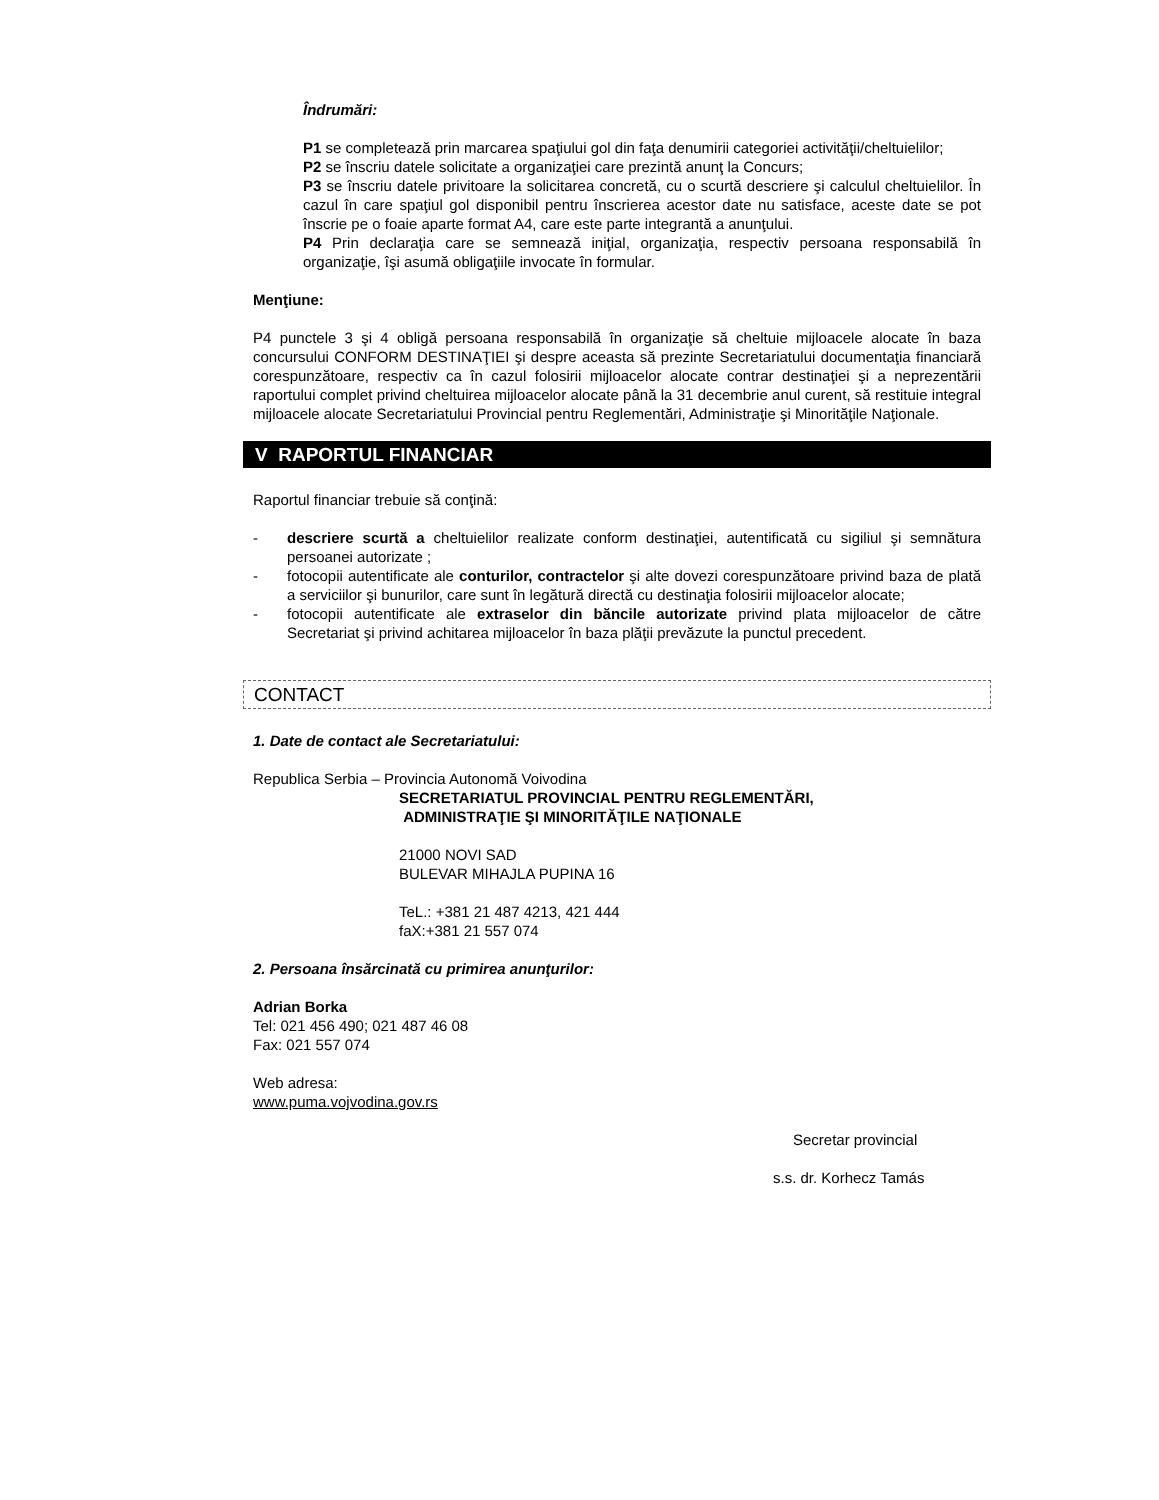Îndrumări:
P1 se completează prin marcarea spaţiului gol din faţa denumirii categoriei activităţii/cheltuielilor;
P2 se înscriu datele solicitate a organizaţiei care prezintă anunţ la Concurs;
P3 se înscriu datele privitoare la solicitarea concretă, cu o scurtă descriere şi calculul cheltuielilor. În cazul în care spaţiul gol disponibil pentru înscrierea acestor date nu satisface, aceste date se pot înscrie pe o foaie aparte format A4, care este parte integrantă a anunţului.
P4 Prin declaraţia care se semnează iniţial, organizaţia, respectiv persoana responsabilă în organizaţie, îşi asumă obligaţiile invocate în formular.
Menţiune:
P4 punctele 3 şi 4 obligă persoana responsabilă în organizaţie să cheltuie mijloacele alocate în baza concursului CONFORM DESTINAŢIEI şi despre aceasta să prezinte Secretariatului documentaţia financiară corespunzătoare, respectiv ca în cazul folosirii mijloacelor alocate contrar destinaţiei şi a neprezentării raportului complet privind cheltuirea mijloacelor alocate până la 31 decembrie anul curent, să restituie integral mijloacele alocate Secretariatului Provincial pentru Reglementări, Administraţie şi Minorităţile Naţionale.
V RAPORTUL FINANCIAR
Raportul financiar trebuie să conţină:
- descriere scurtă a cheltuielilor realizate conform destinaţiei, autentificată cu sigiliul şi semnătura persoanei autorizate ;
- fotocopii autentificate ale conturilor, contractelor şi alte dovezi corespunzătoare privind baza de plată a serviciilor şi bunurilor, care sunt în legătură directă cu destinaţia folosirii mijloacelor alocate;
- fotocopii autentificate ale extraselor din băncile autorizate privind plata mijloacelor de către Secretariat şi privind achitarea mijloacelor în baza plăţii prevăzute la punctul precedent.
CONTACT
1. Date de contact ale Secretariatului:
Republica Serbia – Provincia Autonomă Voivodina
SECRETARIATUL PROVINCIAL PENTRU REGLEMENTĂRI,
ADMINISTRAŢIE ŞI MINORITĂŢILE NAŢIONALE
21000 NOVI SAD
BULEVAR MIHAJLA PUPINA 16
TeL.: +381 21 487 4213, 421 444
faX:+381 21 557 074
2. Persoana însărcinată cu primirea anunţurilor:
Adrian Borka
Tel: 021 456 490; 021 487 46 08
Fax: 021 557 074
Web adresa:
www.puma.vojvodina.gov.rs
Secretar provincial
s.s. dr. Korhecz Tamás